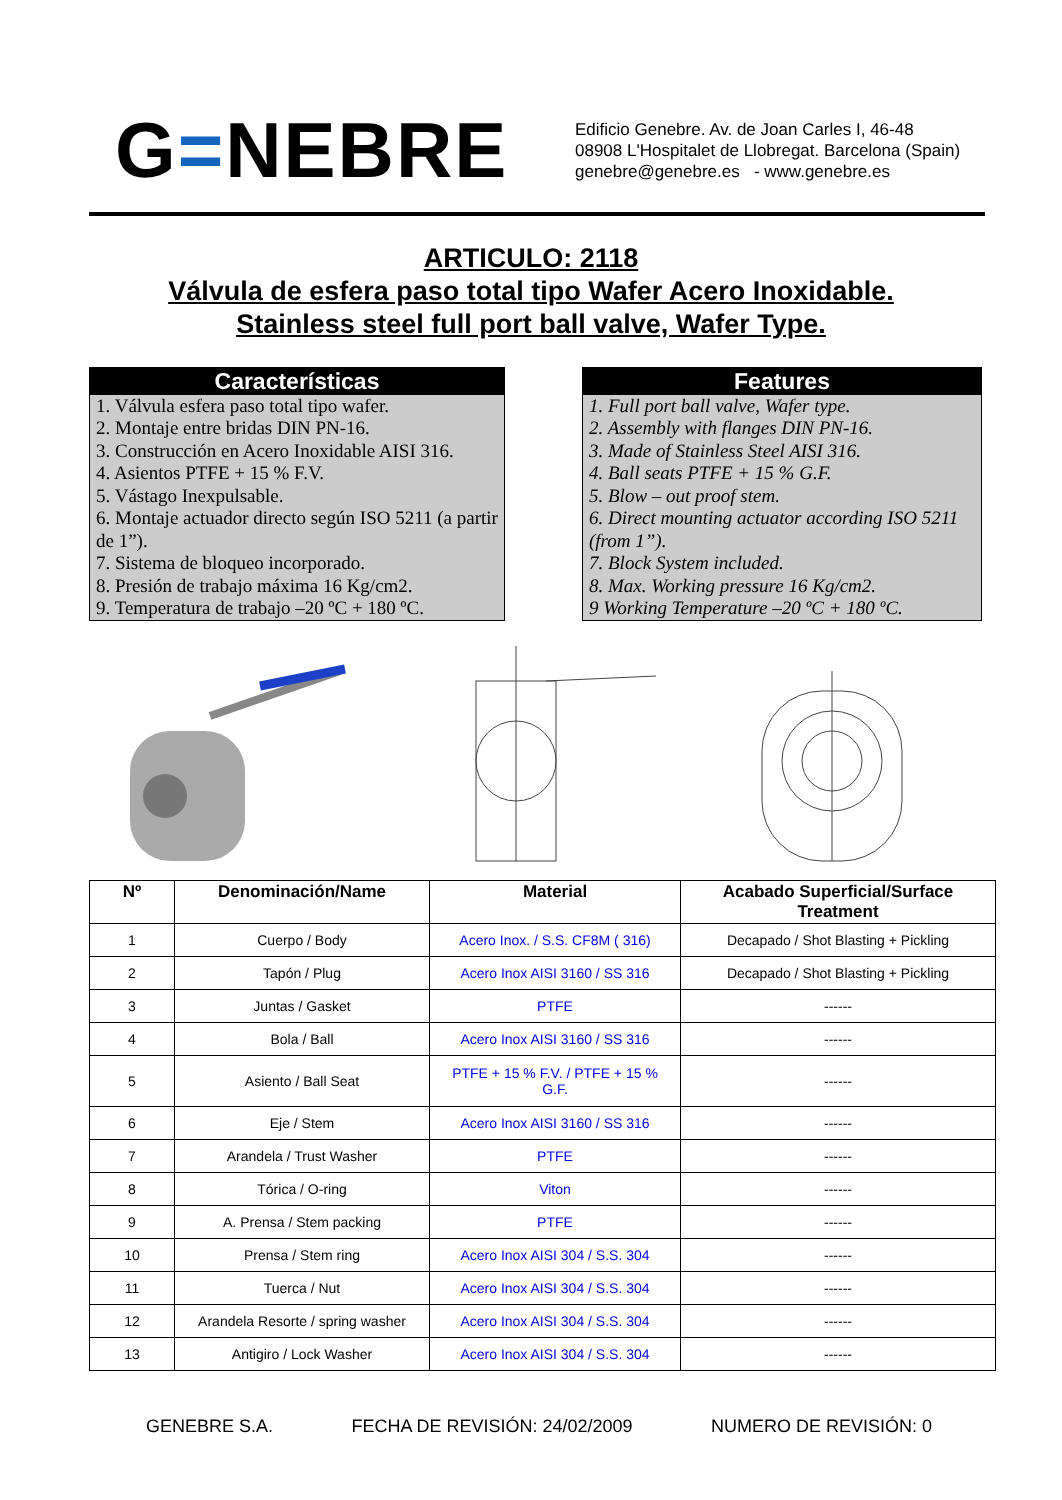G=NEBRE
Edificio Genebre. Av. de Joan Carles I, 46-48
08908 L'Hospitalet de Llobregat. Barcelona (Spain)
genebre@genebre.es - www.genebre.es
ARTICULO: 2118
Válvula de esfera paso total tipo Wafer Acero Inoxidable.
Stainless steel full port ball valve, Wafer Type.
Características
1. Válvula esfera paso total tipo wafer.
2. Montaje entre bridas DIN PN-16.
3. Construcción en Acero Inoxidable AISI 316.
4. Asientos PTFE + 15 % F.V.
5. Vástago Inexpulsable.
6. Montaje actuador directo según ISO 5211 (a partir de 1”).
7. Sistema de bloqueo incorporado.
8. Presión de trabajo máxima 16 Kg/cm2.
9. Temperatura de trabajo –20 ºC + 180 ºC.
Features
1. Full port ball valve, Wafer type.
2. Assembly with flanges DIN PN-16.
3. Made of Stainless Steel AISI 316.
4. Ball seats PTFE + 15 % G.F.
5. Blow – out proof stem.
6. Direct mounting actuator according ISO 5211 (from 1”).
7. Block System included.
8. Max. Working pressure 16 Kg/cm2.
9 Working Temperature –20 ºC + 180 ºC.
| Nº | Denominación/Name | Material | Acabado Superficial/Surface Treatment |
| --- | --- | --- | --- |
| 1 | Cuerpo / Body | Acero Inox. / S.S. CF8M ( 316) | Decapado / Shot Blasting + Pickling |
| 2 | Tapón / Plug | Acero Inox AISI 3160 / SS 316 | Decapado / Shot Blasting + Pickling |
| 3 | Juntas / Gasket | PTFE | ------ |
| 4 | Bola / Ball | Acero Inox AISI 3160 / SS 316 | ------ |
| 5 | Asiento / Ball Seat | PTFE + 15 % F.V. / PTFE + 15 % G.F. | ------ |
| 6 | Eje / Stem | Acero Inox AISI 3160 / SS 316 | ------ |
| 7 | Arandela / Trust Washer | PTFE | ------ |
| 8 | Tórica / O-ring | Viton | ------ |
| 9 | A. Prensa / Stem packing | PTFE | ------ |
| 10 | Prensa / Stem ring | Acero Inox AISI 304 / S.S. 304 | ------ |
| 11 | Tuerca / Nut | Acero Inox AISI 304 / S.S. 304 | ------ |
| 12 | Arandela Resorte / spring washer | Acero Inox AISI 304 / S.S. 304 | ------ |
| 13 | Antigiro / Lock Washer | Acero Inox AISI 304 / S.S. 304 | ------ |
GENEBRE S.A. FECHA DE REVISIÓN: 24/02/2009 NUMERO DE REVISIÓN: 0